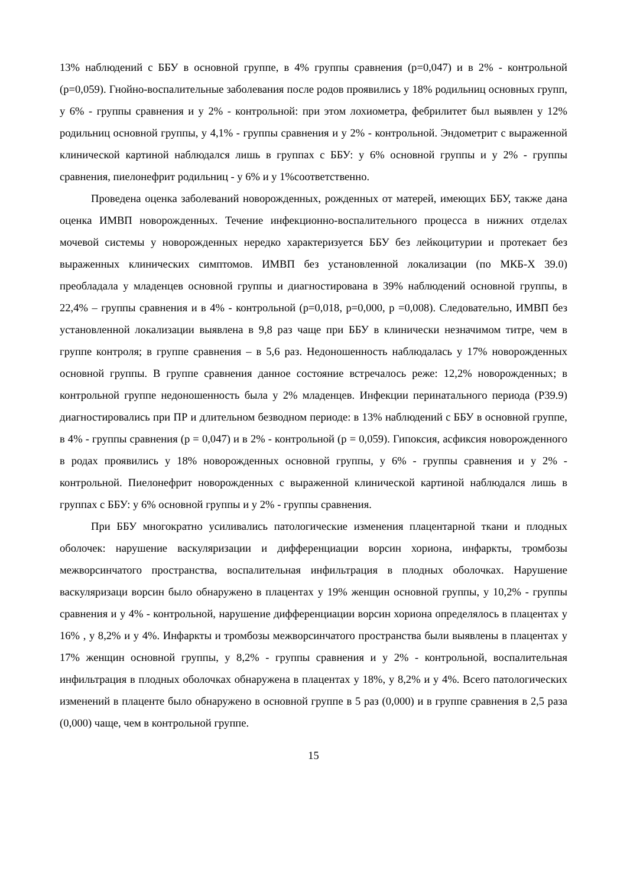13% наблюдений с ББУ в основной группе, в 4% группы сравнения (р=0,047) и в 2% - контрольной (р=0,059). Гнойно-воспалительные заболевания после родов проявились у 18% родильниц основных групп, у 6% - группы сравнения и у 2% - контрольной: при этом лохиометра, фебрилитет был выявлен у 12% родильниц основной группы, у 4,1% - группы сравнения и у 2% - контрольной. Эндометрит с выраженной клинической картиной наблюдался лишь в группах с ББУ: у 6% основной группы и у 2% - группы сравнения, пиелонефрит родильниц - у 6% и у 1%соответственно.
Проведена оценка заболеваний новорожденных, рожденных от матерей, имеющих ББУ, также дана оценка ИМВП новорожденных. Течение инфекционно-воспалительного процесса в нижних отделах мочевой системы у новорожденных нередко характеризуется ББУ без лейкоцитурии и протекает без выраженных клинических симптомов. ИМВП без установленной локализации (по МКБ-Х 39.0) преобладала у младенцев основной группы и диагностирована в 39% наблюдений основной группы, в 22,4% – группы сравнения и в 4% - контрольной (р=0,018, р=0,000, р =0,008). Следовательно, ИМВП без установленной локализации выявлена в 9,8 раз чаще при ББУ в клинически незначимом титре, чем в группе контроля; в группе сравнения – в 5,6 раз. Недоношенность наблюдалась у 17% новорожденных основной группы. В группе сравнения данное состояние встречалось реже: 12,2% новорожденных; в контрольной группе недоношенность была у 2% младенцев. Инфекции перинатального периода (Р39.9) диагностировались при ПР и длительном безводном периоде: в 13% наблюдений с ББУ в основной группе, в 4% - группы сравнения (р = 0,047) и в 2% - контрольной (р = 0,059). Гипоксия, асфиксия новорожденного в родах проявились у 18% новорожденных основной группы, у 6% - группы сравнения и у 2% - контрольной. Пиелонефрит новорожденных с выраженной клинической картиной наблюдался лишь в группах с ББУ: у 6% основной группы и у 2% - группы сравнения.
При ББУ многократно усиливались патологические изменения плацентарной ткани и плодных оболочек: нарушение васкуляризации и дифференциации ворсин хориона, инфаркты, тромбозы межворсинчатого пространства, воспалительная инфильтрация в плодных оболочках. Нарушение васкуляризаци ворсин было обнаружено в плацентах у 19% женщин основной группы, у 10,2% - группы сравнения и у 4% - контрольной, нарушение дифференциации ворсин хориона определялось в плацентах у 16% , у 8,2% и у 4%. Инфаркты и тромбозы межворсинчатого пространства были выявлены в плацентах у 17% женщин основной группы, у 8,2% - группы сравнения и у 2% - контрольной, воспалительная инфильтрация в плодных оболочках обнаружена в плацентах у 18%, у 8,2% и у 4%. Всего патологических изменений в плаценте было обнаружено в основной группе в 5 раз (0,000) и в группе сравнения в 2,5 раза (0,000) чаще, чем в контрольной группе.
15